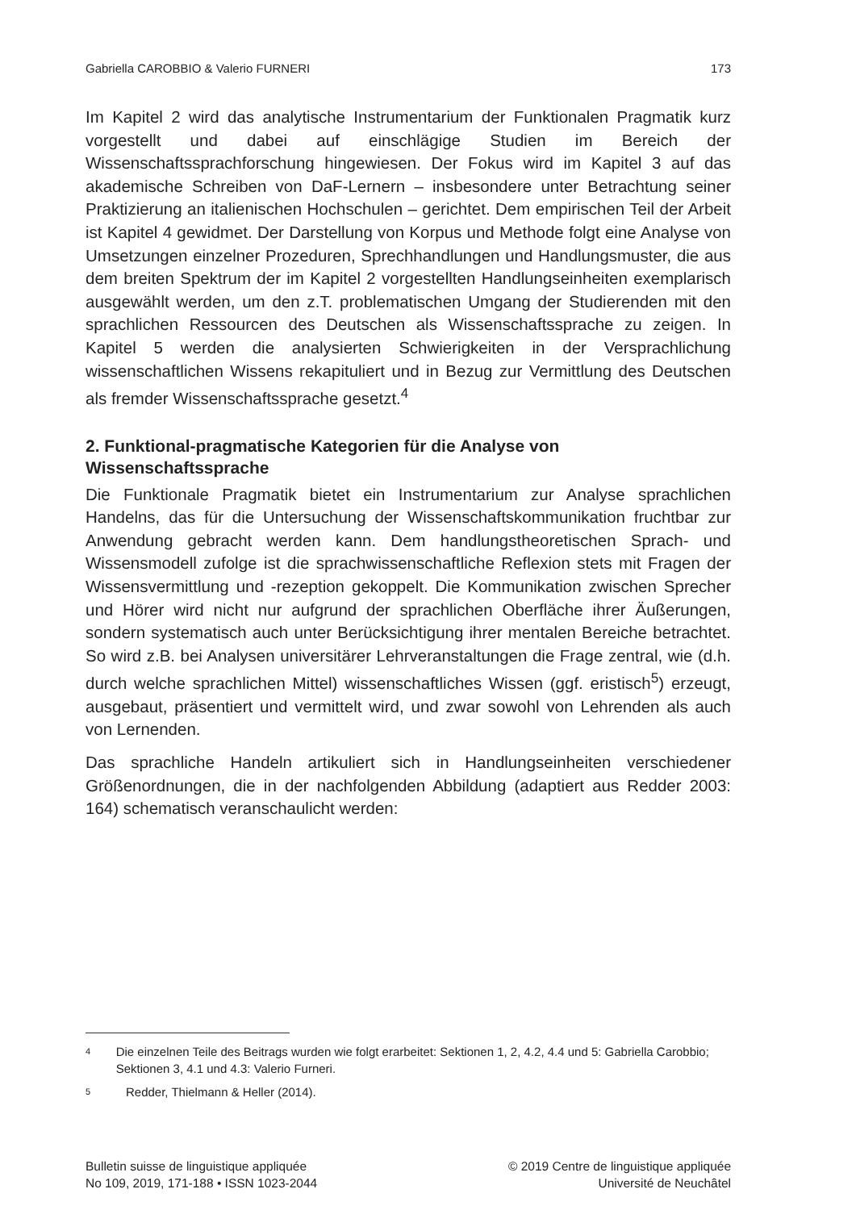Gabriella CAROBBIO & Valerio FURNERI 173
Im Kapitel 2 wird das analytische Instrumentarium der Funktionalen Pragmatik kurz vorgestellt und dabei auf einschlägige Studien im Bereich der Wissenschaftssprachforschung hingewiesen. Der Fokus wird im Kapitel 3 auf das akademische Schreiben von DaF-Lernern – insbesondere unter Betrachtung seiner Praktizierung an italienischen Hochschulen – gerichtet. Dem empirischen Teil der Arbeit ist Kapitel 4 gewidmet. Der Darstellung von Korpus und Methode folgt eine Analyse von Umsetzungen einzelner Prozeduren, Sprechhandlungen und Handlungsmuster, die aus dem breiten Spektrum der im Kapitel 2 vorgestellten Handlungseinheiten exemplarisch ausgewählt werden, um den z.T. problematischen Umgang der Studierenden mit den sprachlichen Ressourcen des Deutschen als Wissenschaftssprache zu zeigen. In Kapitel 5 werden die analysierten Schwierigkeiten in der Versprachlichung wissenschaftlichen Wissens rekapituliert und in Bezug zur Vermittlung des Deutschen als fremder Wissenschaftssprache gesetzt.<sup>4</sup>
2. Funktional-pragmatische Kategorien für die Analyse von Wissenschaftssprache
Die Funktionale Pragmatik bietet ein Instrumentarium zur Analyse sprachlichen Handelns, das für die Untersuchung der Wissenschaftskommunikation fruchtbar zur Anwendung gebracht werden kann. Dem handlungstheoretischen Sprach- und Wissensmodell zufolge ist die sprachwissenschaftliche Reflexion stets mit Fragen der Wissensvermittlung und -rezeption gekoppelt. Die Kommunikation zwischen Sprecher und Hörer wird nicht nur aufgrund der sprachlichen Oberfläche ihrer Äußerungen, sondern systematisch auch unter Berücksichtigung ihrer mentalen Bereiche betrachtet. So wird z.B. bei Analysen universitärer Lehrveranstaltungen die Frage zentral, wie (d.h. durch welche sprachlichen Mittel) wissenschaftliches Wissen (ggf. eristisch<sup>5</sup>) erzeugt, ausgebaut, präsentiert und vermittelt wird, und zwar sowohl von Lehrenden als auch von Lernenden.
Das sprachliche Handeln artikuliert sich in Handlungseinheiten verschiedener Größenordnungen, die in der nachfolgenden Abbildung (adaptiert aus Redder 2003: 164) schematisch veranschaulicht werden:
4
Die einzelnen Teile des Beitrags wurden wie folgt erarbeitet: Sektionen 1, 2, 4.2, 4.4 und 5: Gabriella Carobbio; Sektionen 3, 4.1 und 4.3: Valerio Furneri.
5
Redder, Thielmann & Heller (2014).
Bulletin suisse de linguistique appliquée
No 109, 2019, 171-188 • ISSN 1023-2044
© 2019 Centre de linguistique appliquée
Université de Neuchâtel